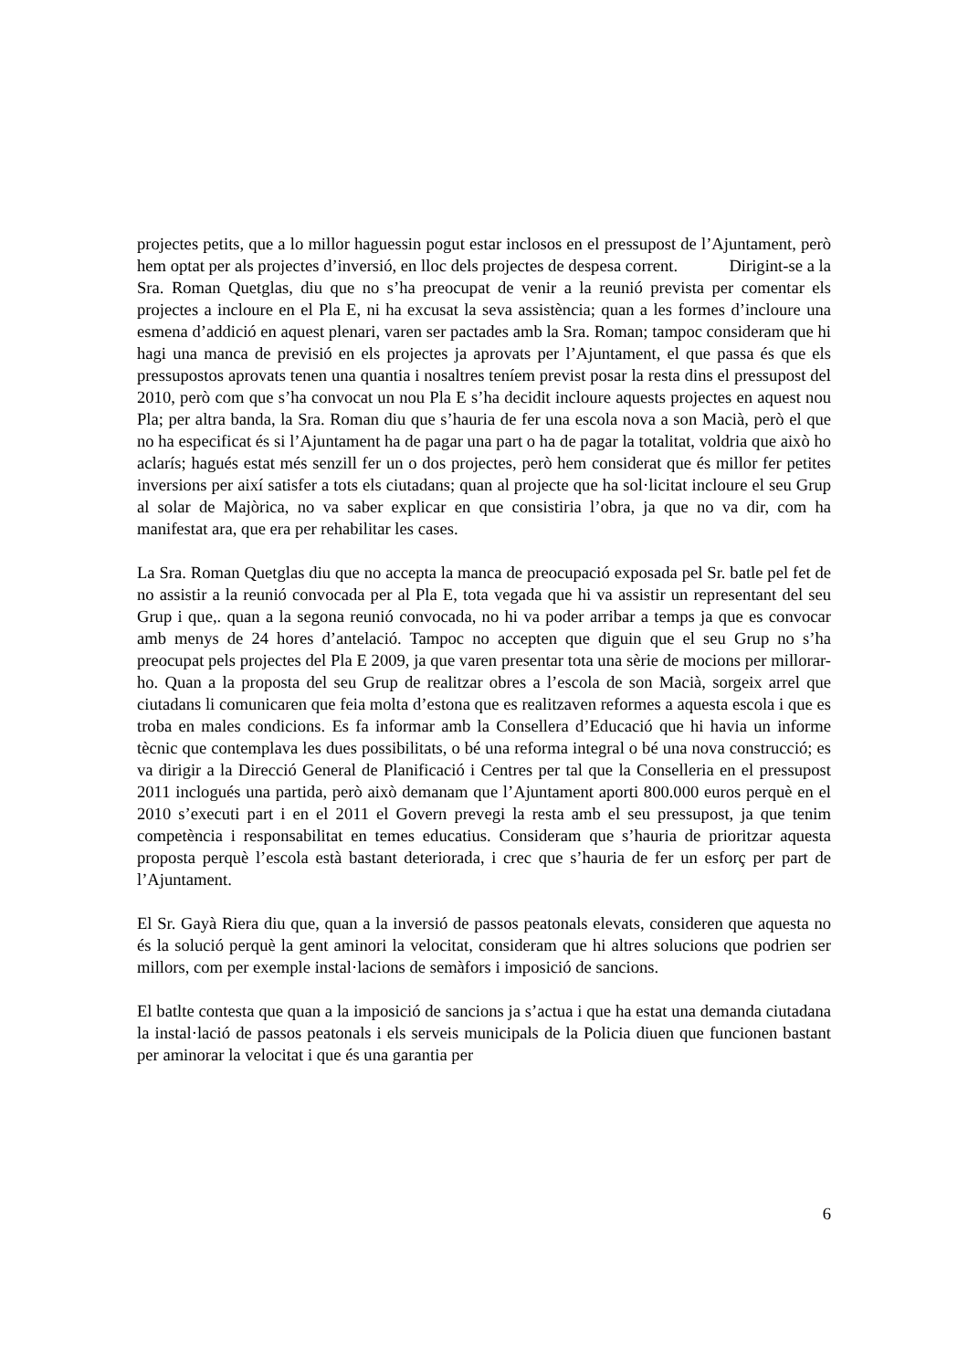projectes petits, que a lo millor haguessin pogut estar inclosos en el pressupost de l’Ajuntament, però hem optat per als projectes d’inversió, en lloc dels projectes de despesa corrent. Dirigint-se a la Sra. Roman Quetglas, diu que no s’ha preocupat de venir a la reunió prevista per comentar els projectes a incloure en el Pla E, ni ha excusat la seva assistència; quan a les formes d’incloure una esmena d’addició en aquest plenari, varen ser pactades amb la Sra. Roman; tampoc consideram que hi hagi una manca de previsió en els projectes ja aprovats per l’Ajuntament, el que passa és que els pressupostos aprovats tenen una quantia i nosaltres teníem previst posar la resta dins el pressupost del 2010, però com que s’ha convocat un nou Pla E s’ha decidit incloure aquests projectes en aquest nou Pla; per altra banda, la Sra. Roman diu que s’hauria de fer una escola nova a son Macià, però el que no ha especificat és si l’Ajuntament ha de pagar una part o ha de pagar la totalitat, voldria que això ho aclarís; hagués estat més senzill fer un o dos projectes, però hem considerat que és millor fer petites inversions per així satisfer a tots els ciutadans; quan al projecte que ha sol·licitat incloure el seu Grup al solar de Majòrica, no va saber explicar en que consistiria l’obra, ja que no va dir, com ha manifestat ara, que era per rehabilitar les cases.
La Sra. Roman Quetglas diu que no accepta la manca de preocupació exposada pel Sr. batle pel fet de no assistir a la reunió convocada per al Pla E, tota vegada que hi va assistir un representant del seu Grup i que,. quan a la segona reunió convocada, no hi va poder arribar a temps ja que es convocar amb menys de 24 hores d’antelació. Tampoc no accepten que diguin que el seu Grup no s’ha preocupat pels projectes del Pla E 2009, ja que varen presentar tota una sèrie de mocions per millorar-ho. Quan a la proposta del seu Grup de realitzar obres a l’escola de son Macià, sorgeix arrel que ciutadans li comunicaren que feia molta d’estona que es realitzaven reformes a aquesta escola i que es troba en males condicions. Es fa informar amb la Consellera d’Educació que hi havia un informe tècnic que contemplava les dues possibilitats, o bé una reforma integral o bé una nova construcció; es va dirigir a la Direcció General de Planificació i Centres per tal que la Conselleria en el pressupost 2011 inclogués una partida, però això demanam que l’Ajuntament aporti 800.000 euros perquè en el 2010 s’executi part i en el 2011 el Govern prevegi la resta amb el seu pressupost, ja que tenim competència i responsabilitat en temes educatius. Consideram que s’hauria de prioritzar aquesta proposta perquè l’escola està bastant deteriorada, i crec que s’hauria de fer un esforç per part de l’Ajuntament.
El Sr. Gayà Riera diu que, quan a la inversió de passos peatonals elevats, consideren que aquesta no és la solució perquè la gent aminori la velocitat, consideram que hi altres solucions que podrien ser millors, com per exemple instal·lacions de semàfors i imposició de sancions.
El batlte contesta que quan a la imposició de sancions ja s’actua i que ha estat una demanda ciutadana la instal·lació de passos peatonals i els serveis municipals de la Policia diuen que funcionen bastant per aminorar la velocitat i que és una garantia per
6